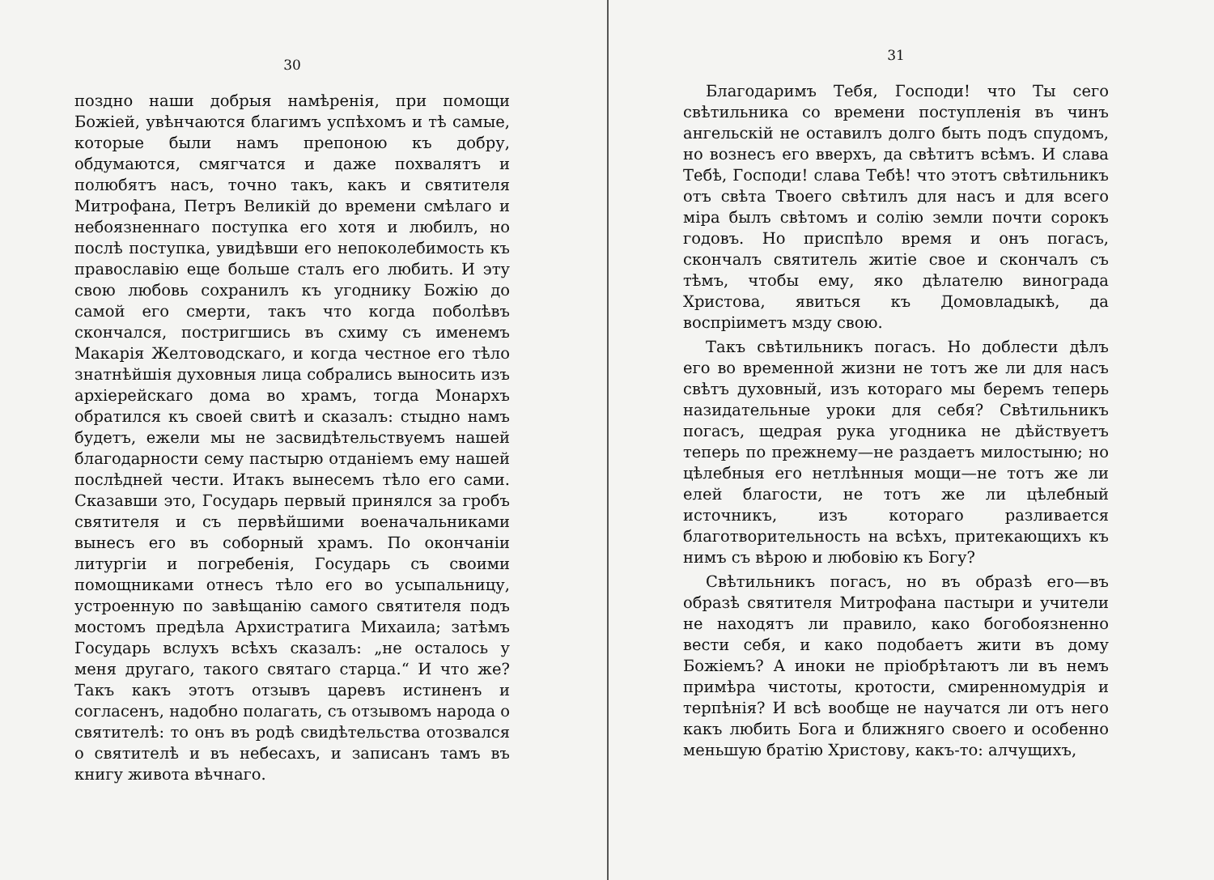30
поздно наши добрыя намѣренія, при помощи Божіей, увѣнчаются благимъ успѣхомъ и тѣ самые, которые были намъ препоною къ добру, обдумаются, смягчатся и даже похвалятъ и полюбятъ насъ, точно такъ, какъ и святителя Митрофана, Петръ Великій до времени смѣлаго и небоязненнаго поступка его хотя и любилъ, но послѣ поступка, увидѣвши его непоколебимость къ православію еще больше сталъ его любить. И эту свою любовь сохранилъ къ угоднику Божію до самой его смерти, такъ что когда поболѣвъ скончался, постригшись въ схиму съ именемъ Макарія Желтоводскаго, и когда честное его тѣло знатнѣйшія духовныя лица собрались выносить изъ архіерейскаго дома во храмъ, тогда Монархъ обратился къ своей свитѣ и сказалъ: стыдно намъ будетъ, ежели мы не засвидѣтельствуемъ нашей благодарности сему пастырю отданіемъ ему нашей послѣдней чести. Итакъ вынесемъ тѣло его сами. Сказавши это, Государь первый принялся за гробъ святителя и съ первѣйшими военачальниками вынесъ его въ соборный храмъ. По окончаніи литургіи и погребенія, Государь съ своими помощниками отнесъ тѣло его во усыпальницу, устроенную по завѣщанію самого святителя подъ мостомъ предѣла Архистратига Михаила; затѣмъ Государь вслухъ всѣхъ сказалъ: „не осталось у меня другаго, такого святаго старца.“ И что же? Такъ какъ этотъ отзывъ царевъ истиненъ и согласенъ, надобно полагать, съ отзывомъ народа о святителѣ: то онъ въ родѣ свидѣтельства отозвался о святителѣ и въ небесахъ, и записанъ тамъ въ книгу живота вѣчнаго.
31
Благодаримъ Тебя, Господи! что Ты сего свѣтильника со времени поступленія въ чинъ ангельскій не оставилъ долго быть подъ спудомъ, но вознесъ его вверхъ, да свѣтитъ всѣмъ. И слава Тебѣ, Господи! слава Тебѣ! что этотъ свѣтильникъ отъ свѣта Твоего свѣтилъ для насъ и для всего міра былъ свѣтомъ и солію земли почти сорокъ годовъ. Но приспѣло время и онъ погасъ, скончалъ святитель житіе свое и скончалъ съ тѣмъ, чтобы ему, яко дѣлателю винограда Христова, явиться къ Домовладыкѣ, да воспріиметъ мзду свою.
Такъ свѣтильникъ погасъ. Но доблести дѣлъ его во временной жизни не тотъ же ли для насъ свѣтъ духовный, изъ котораго мы беремъ теперь назидательные уроки для себя? Свѣтильникъ погасъ, щедрая рука угодника не дѣйствуетъ теперь по прежнему—не раздаетъ милостыню; но цѣлебныя его нетлѣнныя мощи—не тотъ же ли елей благости, не тотъ же ли цѣлебный источникъ, изъ котораго разливается благотворительность на всѣхъ, притекающихъ къ нимъ съ вѣрою и любовію къ Богу?
Свѣтильникъ погасъ, но въ образѣ его—въ образѣ святителя Митрофана пастыри и учители не находятъ ли правило, како богобоязненно вести себя, и како подобаетъ жити въ дому Божіемъ? А иноки не пріобрѣтаютъ ли въ немъ примѣра чистоты, кротости, смиренномудрія и терпѣнія? И всѣ вообще не научатся ли отъ него какъ любить Бога и ближняго своего и особенно меньшую братію Христову, какъ-то: алчущихъ,